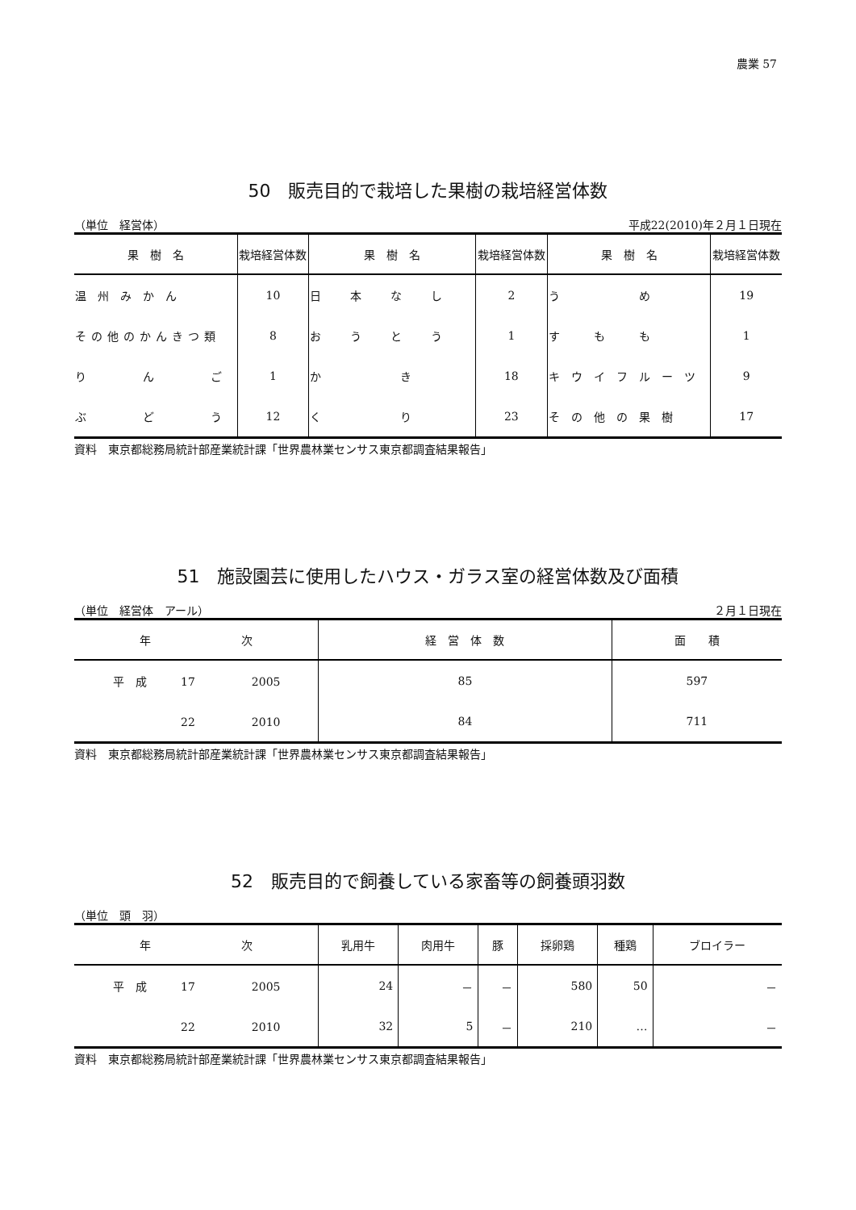農業 57
50　販売目的で栽培した果樹の栽培経営体数
（単位　経営体） 平成22(2010)年２月１日現在
| 果 樹 名 | 栽培経営体数 | 果 樹 名 | 栽培経営体数 | 果 樹 名 | 栽培経営体数 |
| --- | --- | --- | --- | --- | --- |
| 温州みかん | 10 | 日本なし | 2 | う め | 19 |
| その他のかんきつ類 | 8 | おうとう | 1 | す も も | 1 |
| り ん ご | 1 | か き | 18 | キウイフルーツ | 9 |
| ぶ ど う | 12 | く り | 23 | その他の果樹 | 17 |
資料　東京都総務局統計部産業統計課「世界農林業センサス東京都調査結果報告」
51　施設園芸に使用したハウス・ガラス室の経営体数及び面積
（単位　経営体　アール） ２月１日現在
| 年 次 | 経 営 体 数 | 面 積 |
| --- | --- | --- |
| 平 成 17 2005 | 85 | 597 |
| 22 2010 | 84 | 711 |
資料　東京都総務局統計部産業統計課「世界農林業センサス東京都調査結果報告」
52　販売目的で飼養している家畜等の飼養頭羽数
（単位　頭　羽）
| 年 次 | 乳用牛 | 肉用牛 | 豚 | 採卵鶏 | 種鶏 | ブロイラー |
| --- | --- | --- | --- | --- | --- | --- |
| 平 成 17 2005 | 24 | － | － | 580 | 50 | － |
| 22 2010 | 32 | 5 | － | 210 | … | － |
資料　東京都総務局統計部産業統計課「世界農林業センサス東京都調査結果報告」